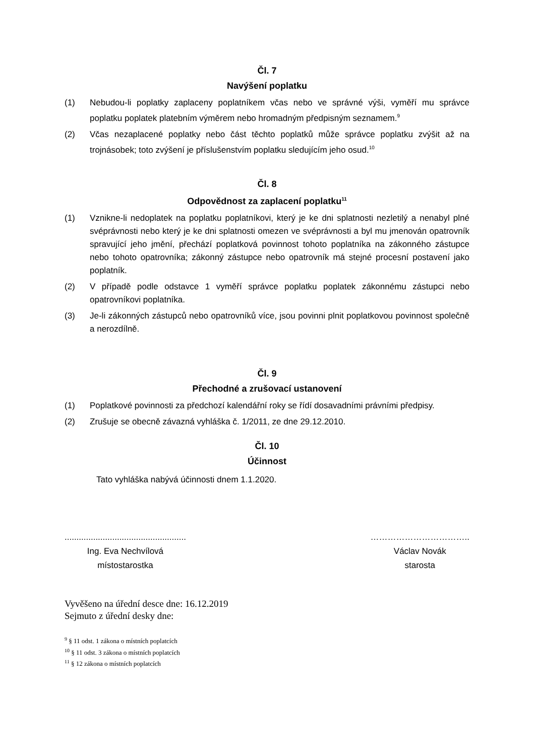Čl. 7
Navýšení poplatku
(1) Nebudou-li poplatky zaplaceny poplatníkem včas nebo ve správné výši, vyměří mu správce poplatku poplatek platebním výměrem nebo hromadným předpisným seznamem.<sup>9</sup>
(2) Včas nezaplacené poplatky nebo část těchto poplatků může správce poplatku zvýšit až na trojnásobek; toto zvýšení je příslušenstvím poplatku sledujícím jeho osud.<sup>10</sup>
Čl. 8
Odpovědnost za zaplacení poplatku<sup>11</sup>
(1) Vznikne-li nedoplatek na poplatku poplatníkovi, který je ke dni splatnosti nezletilý a nenabyl plné svéprávnosti nebo který je ke dni splatnosti omezen ve svéprávnosti a byl mu jmenován opatrovník spravující jeho jmění, přechází poplatková povinnost tohoto poplatníka na zákonného zástupce nebo tohoto opatrovníka; zákonný zástupce nebo opatrovník má stejné procesní postavení jako poplatník.
(2) V případě podle odstavce 1 vyměří správce poplatku poplatek zákonnému zástupci nebo opatrovníkovi poplatníka.
(3) Je-li zákonných zástupců nebo opatrovníků více, jsou povinni plnit poplatkovou povinnost společně a nerozdílně.
Čl. 9
Přechodné a zrušovací ustanovení
(1) Poplatkové povinnosti za předchozí kalendářní roky se řídí dosavadními právními předpisy.
(2) Zrušuje se obecně závazná vyhláška č. 1/2011, ze dne 29.12.2010.
Čl. 10
Účinnost
Tato vyhláška nabývá účinnosti dnem 1.1.2020.
...................................................
Ing. Eva Nechvílová
místostarostka
……………………………..
Václav Novák
starosta
Vyvěšeno na úřední desce dne: 16.12.2019
Sejmuto z úřední desky dne:
<sup>9</sup> § 11 odst. 1 zákona o místních poplatcích
<sup>10</sup> § 11 odst. 3 zákona o místních poplatcích
<sup>11</sup> § 12 zákona o místních poplatcích